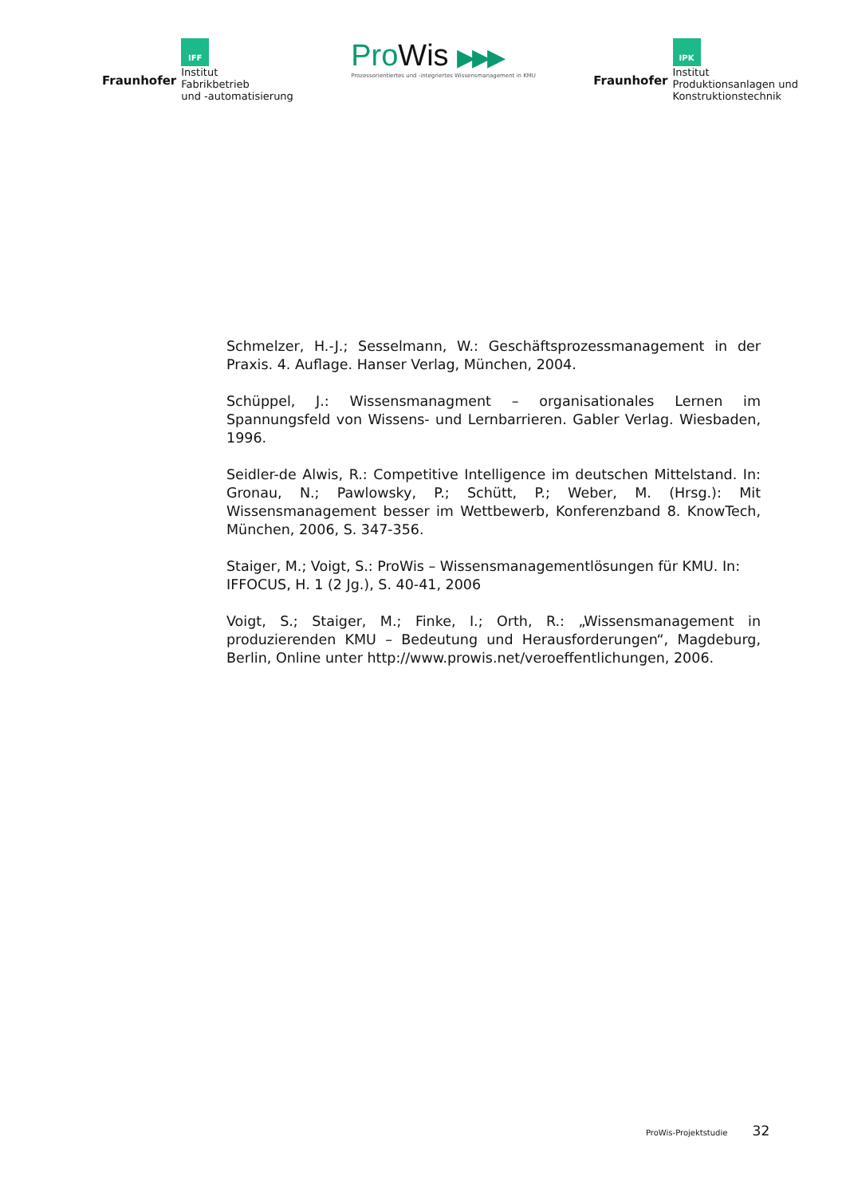Fraunhofer
IFF
Institut
Fabrikbetrieb
und -automatisierung
ProWis ▶▶▶
Prozessorientiertes und -integriertes Wissensmanagement in KMU
Fraunhofer
IPK
Institut
Produktionsanlagen und
Konstruktionstechnik
Schmelzer, H.-J.; Sesselmann, W.: Geschäftsprozessmanagement in der Praxis. 4. Auflage. Hanser Verlag, München, 2004.
Schüppel, J.: Wissensmanagment – organisationales Lernen im Spannungsfeld von Wissens- und Lernbarrieren. Gabler Verlag. Wiesbaden, 1996.
Seidler-de Alwis, R.: Competitive Intelligence im deutschen Mittelstand. In: Gronau, N.; Pawlowsky, P.; Schütt, P.; Weber, M. (Hrsg.): Mit Wissensmanagement besser im Wettbewerb, Konferenzband 8. KnowTech, München, 2006, S. 347-356.
Staiger, M.; Voigt, S.: ProWis – Wissensmanagementlösungen für KMU. In: IFFOCUS, H. 1 (2 Jg.), S. 40-41, 2006
Voigt, S.; Staiger, M.; Finke, I.; Orth, R.: „Wissensmanagement in produzierenden KMU – Bedeutung und Herausforderungen“, Magdeburg, Berlin, Online unter http://www.prowis.net/veroeffentlichungen, 2006.
ProWis-Projektstudie 32